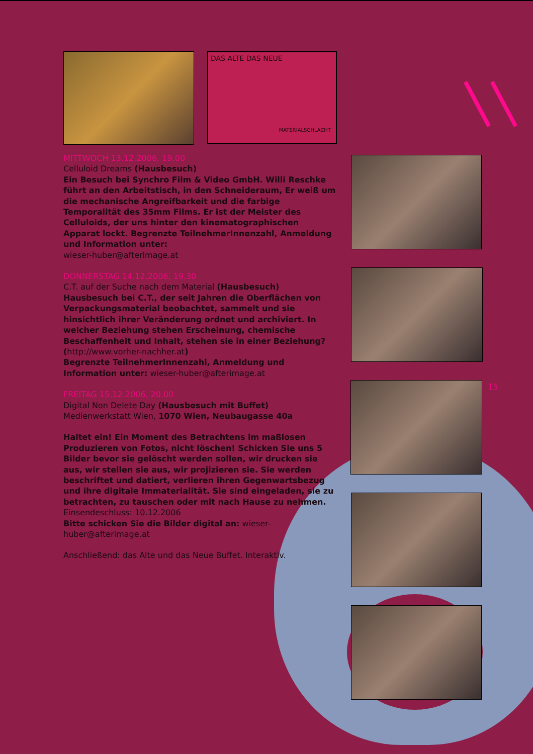DAS ALTE DAS NEUE
MATERIALSCHLACHT
15
MITTWOCH 13.12.2006, 19.00
Celluloid Dreams (Hausbesuch)
Ein Besuch bei Synchro Film & Video GmbH. Willi Reschke führt an den Arbeitstisch, in den Schneideraum, Er weiß um die mechanische Angreifbarkeit und die farbige Temporalität des 35mm Films. Er ist der Meister des Celluloids, der uns hinter den kinematographischen Apparat lockt. Begrenzte TeilnehmerInnenzahl, Anmeldung und Information unter:
wieser-huber@afterimage.at
DONNERSTAG 14.12.2006, 19.30
C.T. auf der Suche nach dem Material (Hausbesuch)
Hausbesuch bei C.T., der seit Jahren die Oberflächen von Verpackungsmaterial beobachtet, sammelt und sie hinsichtlich ihrer Veränderung ordnet und archiviert. In welcher Beziehung stehen Erscheinung, chemische Beschaffenheit und Inhalt, stehen sie in einer Beziehung? (http://www.vorher-nachher.at)
Begrenzte TeilnehmerInnenzahl, Anmeldung und Information unter: wieser-huber@afterimage.at
FREITAG 15.12.2006, 20.00
Digital Non Delete Day (Hausbesuch mit Buffet)
Medienwerkstatt Wien, 1070 Wien, Neubaugasse 40a
Haltet ein! Ein Moment des Betrachtens im maßlosen Produzieren von Fotos, nicht löschen! Schicken Sie uns 5 Bilder bevor sie gelöscht werden sollen, wir drucken sie aus, wir stellen sie aus, wir projizieren sie. Sie werden beschriftet und datiert, verlieren ihren Gegenwartsbezug und ihre digitale Immaterialität. Sie sind eingeladen, sie zu betrachten, zu tauschen oder mit nach Hause zu nehmen. Einsendeschluss: 10.12.2006
Bitte schicken Sie die Bilder digital an: wieser-huber@afterimage.at
Anschließend: das Alte und das Neue Buffet. Interaktiv.